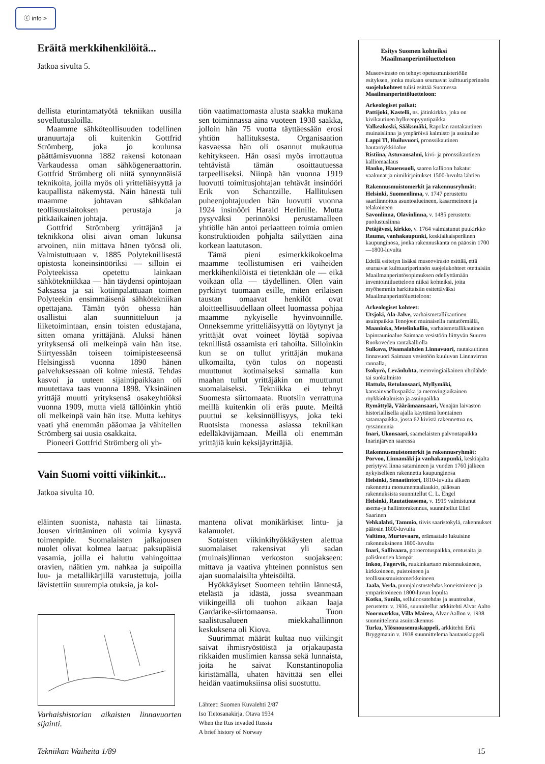ⓒ info >
Eräitä merkkihenkilöitä...
Jatkoa sivulta 5.
dellista eturintamatyötä tekniikan uusilla sovellutusaloilla.
Maamme sähköteollisuuden todellinen uranuurtaja oli kuitenkin Gottfrid Strömberg, joka jo koulunsa päättämisvuonna 1882 rakensi kotonaan Varkaudessa oman sähkögeneraattorin. Gottfrid Strömberg oli niitä synnynnäisiä teknikoita, joilla myös oli yritteliäisyyttä ja kaupallista näkemystä. Näin hänestä tuli maamme johtavan sähköalan teollisuuslaitoksen perustaja ja pitkäaikainen johtaja.
Gottfrid Strömberg yrittäjänä ja teknikkona olisi aivan oman lukunsa arvoinen, niin mittava hänen työnsä oli. Valmistuttuaan v. 1885 Polyteknillisestä opistosta koneinsinööriksi — silloin ei Polyteekissa opetettu lainkaan sähkötekniikkaa — hän täydensi opintojaan Saksassa ja sai kotiinpalattuaan toimen Polyteekin ensimmäisenä sähkötekniikan opettajana. Tämän työn ohessa hän osallistui alan suunnitteluun ja liiketoimintaan, ensin toisten edustajana, sitten omana yrittäjänä. Aluksi hänen yrityksensä oli melkeinpä vain hän itse. Siirtyessään toiseen toimipisteeseensä Helsingissä vuonna 1890 hänen palveluksessaan oli kolme miestä. Tehdas kasvoi ja uuteen sijaintipaikkaan oli muutettava taas vuonna 1898. Yksinäinen yrittäjä muutti yrityksensä osakeyhtiöksi vuonna 1909, mutta vielä tällöinkin yhtiö oli melkeinpä vain hän itse. Mutta kehitys vaati yhä enemmän pääomaa ja vähitellen Strömberg sai uusia osakkaita.
Pioneeri Gottfrid Strömberg oli yh-
tiön vaatimattomasta alusta saakka mukana sen toiminnassa aina vuoteen 1938 saakka, jolloin hän 75 vuotta täyttäessään erosi yhtiön hallituksesta. Organisaation kasvaessa hän oli osannut mukautua kehitykseen. Hän osasi myös irrottautua tehtävistä tämän osoittautuessa tarpeelliseksi. Niinpä hän vuonna 1919 luovutti toimitusjohtajan tehtävät insinööri Erik von Schantzille. Hallituksen puheenjohtajuuden hän luovutti vuonna 1924 insinööri Harald Herlinille. Mutta pysyväksi perinnöksi perustamalleen yhtiölle hän antoi periaatteen toimia omien konstruktioiden pohjalta säilyttäen aina korkean laatutason.
Tämä pieni esimerkkikokoelma maamme teollistumisen eri vaiheiden merkkihenkilöistä ei tietenkään ole — eikä voikaan olla — täydellinen. Olen vain pyrkinyt tuomaan esille, miten erilaisen taustan omaavat henkilöt ovat aloitteellisuudellaan olleet luomassa pohjaa maamme nykyiselle hyvinvoinnille. Onneksemme yritteliäisyyttä on löytynyt ja yrittäjät ovat voineet löytää sopivaa teknillistä osaamista eri tahoilta. Silloinkin kun se on tullut yrittäjän mukana ulkomailta, työn tulos on nopeasti muuttunut kotimaiseksi samalla kun maahan tullut yrittäjäkin on muuttunut suomalaiseksi. Tekniikka ei tehnyt Suomesta siirtomaata. Ruotsiin verrattuna meillä kuitenkin oli eräs puute. Meiltä puuttui se keksinnöllisyys, joka teki Ruotsista monessa asiassa tekniikan edelläkävijämaan. Meillä oli enemmän yrittäjiä kuin keksijäyrittäjiä.
Vain Suomi voitti viikinkit...
Jatkoa sivulta 10.
eläinten suonista, nahasta tai liinasta. Jousen virittäminen oli voimia kysyvä toimenpide. Suomalaisten jalkajousen nuolet olivat kolmea laatua: paksupäisiä vasamia, joilla ei haluttu vahingoittaa oravien, näätien ym. nahkaa ja suipoilla luu- ja metallikärjillä varustettuja, joilla lävistettiin suurempia otuksia, ja kol-
Varhaishistorian aikaisten linnavuorten sijainti.
mantena olivat monikärkiset lintu- ja kalanuolet.
Sotaisten viikinkihyökkäysten alettua suomalaiset rakensivat yli sadan (muinais)linnan verkoston suojakseen: mittava ja vaativa yhteinen ponnistus sen ajan suomalaisilta yhteisöiltä.
Hyökkäykset Suomeen tehtiin lännestä, etelästä ja idästä, jossa sveanmaan viikingeillä oli tuohon aikaan laaja Gardarike-siirtomaansa. Tuon saalistusalueen miekkahallinnon keskuksena oli Kiova.
Suurimmat määrät kultaa nuo viikingit saivat ihmisryöstöistä ja orjakaupasta rikkaiden muslimien kanssa sekä lunnaista, joita he saivat Konstantinopolia kiristämällä, uhaten hävittää sen ellei heidän vaatimuksiinsa olisi suostuttu.
Lähteet: Suomen Kuvalehti 2/87
Iso Tietosanakirja, Otava 1934
When the Rus invaded Russia
A brief history of Norway
Esitys Suomen kohteiksi Maailmanperintöluetteloon
Museovirasto on tehnyt opetusministeriölle esityksen, jonka mukaan seuraavat kulttuuriperinnön suojelukohteet tulisi esittää Suomessa Maailmanperintöluetteloon:
Arkeologiset paikat:
Pattijoki, Kastelli, ns. jätinkirkko, joka on kivikautinen hylkeenpyyntipaikka
Valkeakoski, Sääksmäki, Rapolan rautakautinen muinaislinna ja ympäröivä kalmisto ja asuinalue
Lappi Tl, Huiluvuori, pronssikautinen hautaröykkiöalue
Ristiina, Astuvansalmi, kivi- ja pronssikautinen kalliomaalaus
Hanko, Hauensuoli, saaren kallioon hakatut vaakunat ja nimikirjoitukset 1500-luvulta lähtien
Rakennusmuistomerkit ja rakennusryhmät:
Helsinki, Suomenlinna, v. 1747 perustettu saarilinnoitus asuntoalueineen, kasarmeineen ja telakoineen
Savonlinna, Olavinlinna, v. 1485 perustettu puolustuslinna
Petäjävesi, kirkko, v. 1764 valmistunut puukirkko
Rauma, vanhakaupunki, keskiaikaisperäinen kaupunginosa, jonka rakennuskanta on pääosin 1700—1800-luvulta
Edellä esitetyn lisäksi museovirasto esittää, että seuraavat kulttuuriperinnön suojelukohteet otettaisiin Maailmanperintösopimuksen edellyttämään inventointiluetteloon niiksi kohteiksi, joita myöhemmin harkittaisiin esitettäväksi Maailmanperintöluetteloon:
Arkeologiset kohteet:
Utsjoki, Ala-Jalve, varhaismetallikautinen asuinpaikka Tenojoen muinaisella rantatörmällä,
Maaninka, Metelinkallio, varhaismetallikautinen lapinraunioalue Saimaan vesistöön liittyvän Suuren Ruokoveden rantakalliolla
Sulkava, Pisamalahden Linnavuori, rautakautinen linnavuori Saimaan vesistöön kuuluvan Linnavirran rannalla,
Isokyrö, Levänluhta, merovingiaikainen uhrilähde tai suokalmisto
Hattula, Retulansaari, Myllymäki, kansainvaelluspaikka ja merovingiaikainen röykkiökalmisto ja asuinpaikka
Rymättylä, Väärämaansaari, Venäjän laivaston historiallisella ajalla käyttämä luontainen satamapaikka, jossa 62 kivistä rakennettua ns. ryssänuunia
Inari, Ukonsaari, saamelaisten palvontapaikka Inarinjärven saaressa
Rakennusmuistomerkit ja rakennusryhmät:
Porvoo, Linnamäki ja vanhakaupunki, keskiajalta periytyvä linna satamineen ja vuoden 1760 jälkeen nykyiselleen rakennettu kaupunginosa
Helsinki, Senaatintori, 1810-luvulta alkaen rakennettu monumentaaliaukio, pääosan rakennuksista suunnitellut C. L. Engel
Helsinki, Rautatieasema, v. 1919 valmistunut asema-ja hallintorakennus, suunnitellut Eliel Saarinen
Vehkalahti, Tammio, tiivis saaristokylä, rakennukset pääosin 1800-luvulta
Valtimo, Murtovaara, erämaatalo lukuisine rakennuksineen 1800-luvulta
Inari, Sallivaara, poroerotuspaikka, erotusaita ja paliskuntien kämpät
Inkoo, Fagervik, ruukinkartano rakennuksineen, kirkkoineen, puistoineen ja teollisuusmuistomerkkeineen
Jaala, Verla, puunjalostustehdas koneistoineen ja ympäristöineen 1800-luvun lopulta
Kotka, Sunila, selluloosatehdas ja asuntoalue, perustettu v. 1936, suunnitellut arkkitehti Alvar Aalto
Noormarkku, Villa Mairea, Alvar Aallon v. 1938 suunnittelema asuinrakennus
Turku, Ylösnousemuskappeli, arkkitehti Erik Bryggmanin v. 1938 suunnittelema hautauskappeli
Tekniikan Waiheita 1/89 15